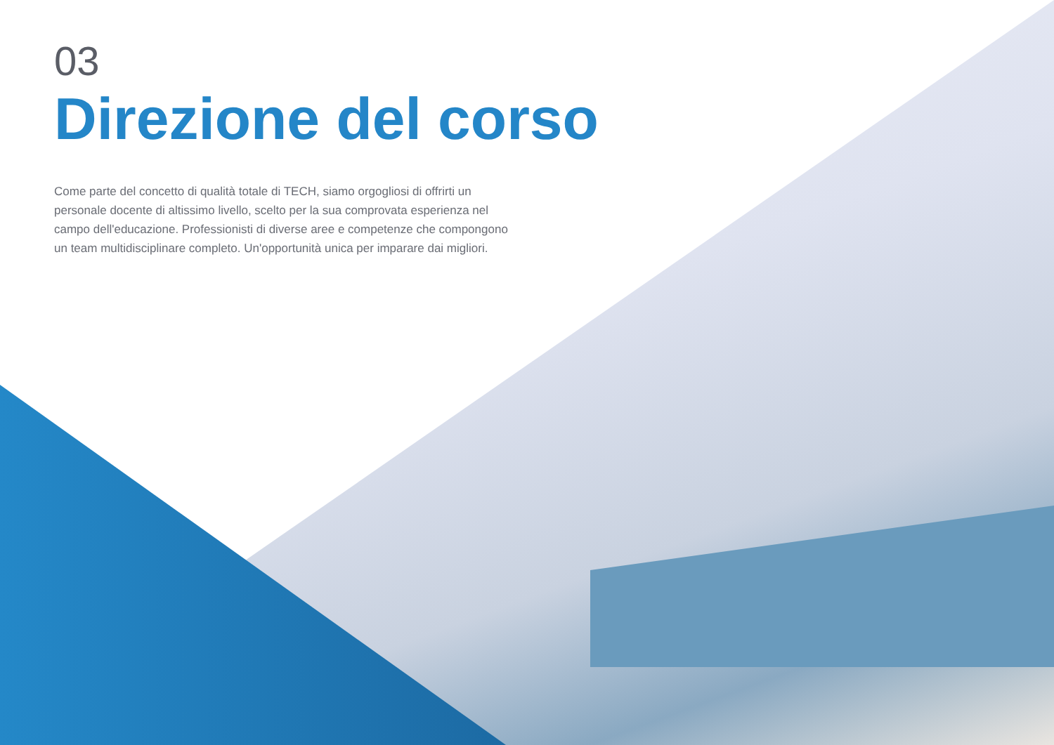03
Direzione del corso
Come parte del concetto di qualità totale di TECH, siamo orgogliosi di offrirti un personale docente di altissimo livello, scelto per la sua comprovata esperienza nel campo dell'educazione. Professionisti di diverse aree e competenze che compongono un team multidisciplinare completo. Un'opportunità unica per imparare dai migliori.